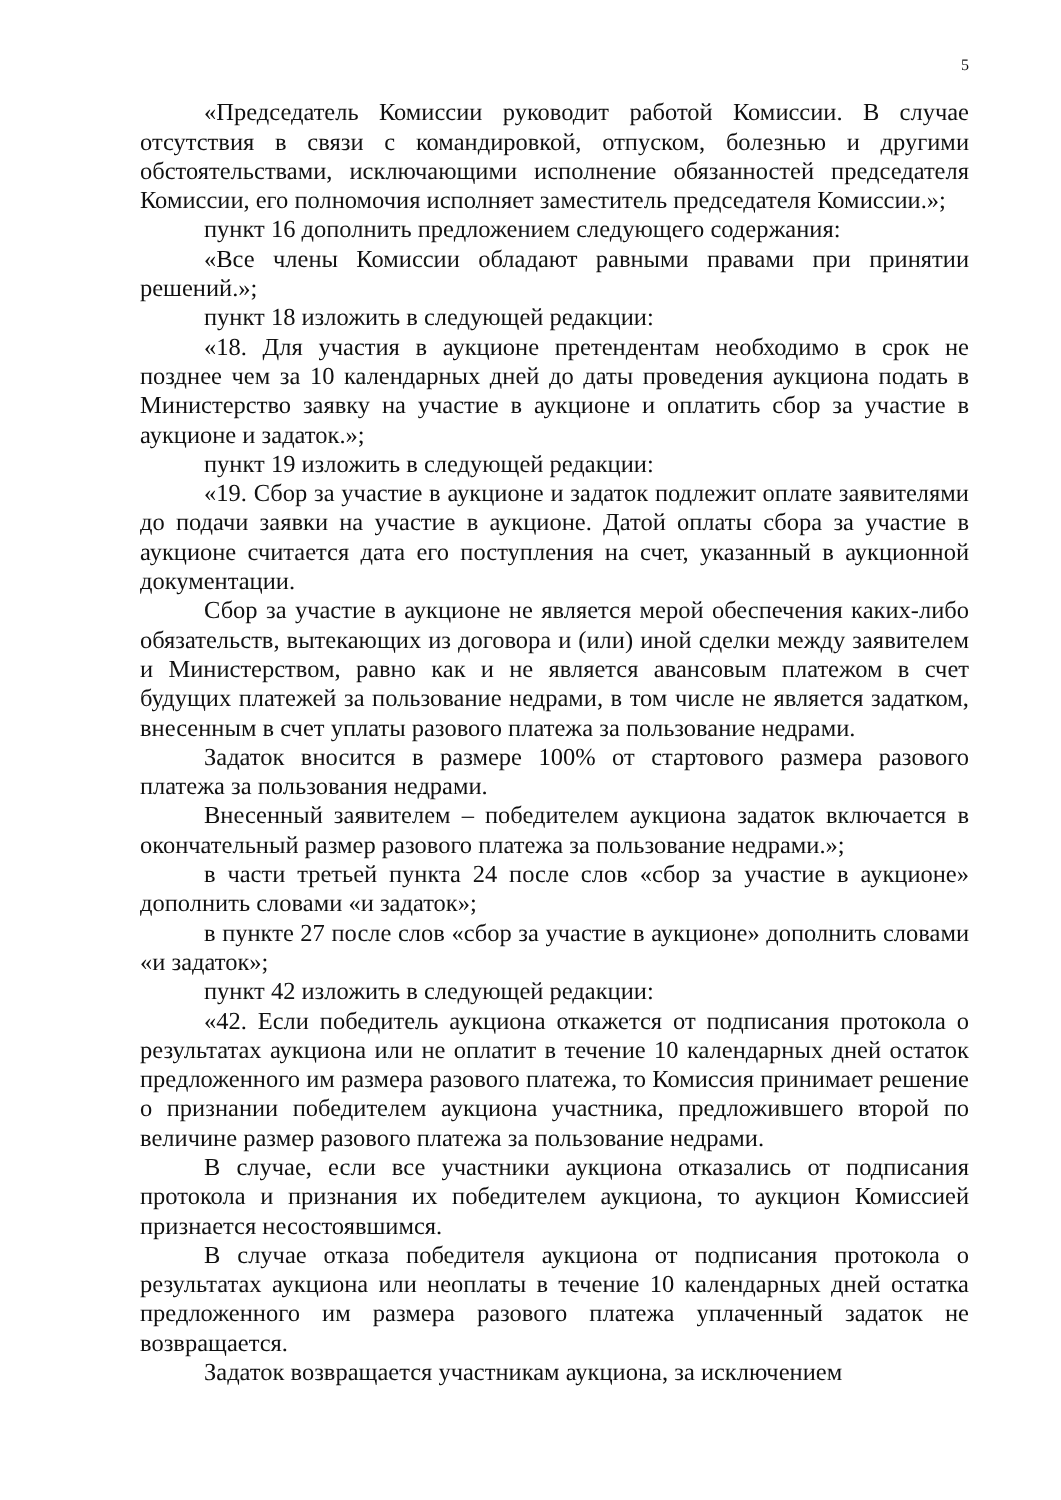5
«Председатель Комиссии руководит работой Комиссии. В случае отсутствия в связи с командировкой, отпуском, болезнью и другими обстоятельствами, исключающими исполнение обязанностей председателя Комиссии, его полномочия исполняет заместитель председателя Комиссии.»;
пункт 16 дополнить предложением следующего содержания:
«Все члены Комиссии обладают равными правами при принятии решений.»;
пункт 18 изложить в следующей редакции:
«18. Для участия в аукционе претендентам необходимо в срок не позднее чем за 10 календарных дней до даты проведения аукциона подать в Министерство заявку на участие в аукционе и оплатить сбор за участие в аукционе и задаток.»;
пункт 19 изложить в следующей редакции:
«19. Сбор за участие в аукционе и задаток подлежит оплате заявителями до подачи заявки на участие в аукционе. Датой оплаты сбора за участие в аукционе считается дата его поступления на счет, указанный в аукционной документации.
Сбор за участие в аукционе не является мерой обеспечения каких-либо обязательств, вытекающих из договора и (или) иной сделки между заявителем и Министерством, равно как и не является авансовым платежом в счет будущих платежей за пользование недрами, в том числе не является задатком, внесенным в счет уплаты разового платежа за пользование недрами.
Задаток вносится в размере 100% от стартового размера разового платежа за пользования недрами.
Внесенный заявителем – победителем аукциона задаток включается в окончательный размер разового платежа за пользование недрами.»;
в части третьей пункта 24 после слов «сбор за участие в аукционе» дополнить словами «и задаток»;
в пункте 27 после слов «сбор за участие в аукционе» дополнить словами «и задаток»;
пункт 42 изложить в следующей редакции:
«42. Если победитель аукциона откажется от подписания протокола о результатах аукциона или не оплатит в течение 10 календарных дней остаток предложенного им размера разового платежа, то Комиссия принимает решение о признании победителем аукциона участника, предложившего второй по величине размер разового платежа за пользование недрами.
В случае, если все участники аукциона отказались от подписания протокола и признания их победителем аукциона, то аукцион Комиссией признается несостоявшимся.
В случае отказа победителя аукциона от подписания протокола о результатах аукциона или неоплаты в течение 10 календарных дней остатка предложенного им размера разового платежа уплаченный задаток не возвращается.
Задаток возвращается участникам аукциона, за исключением